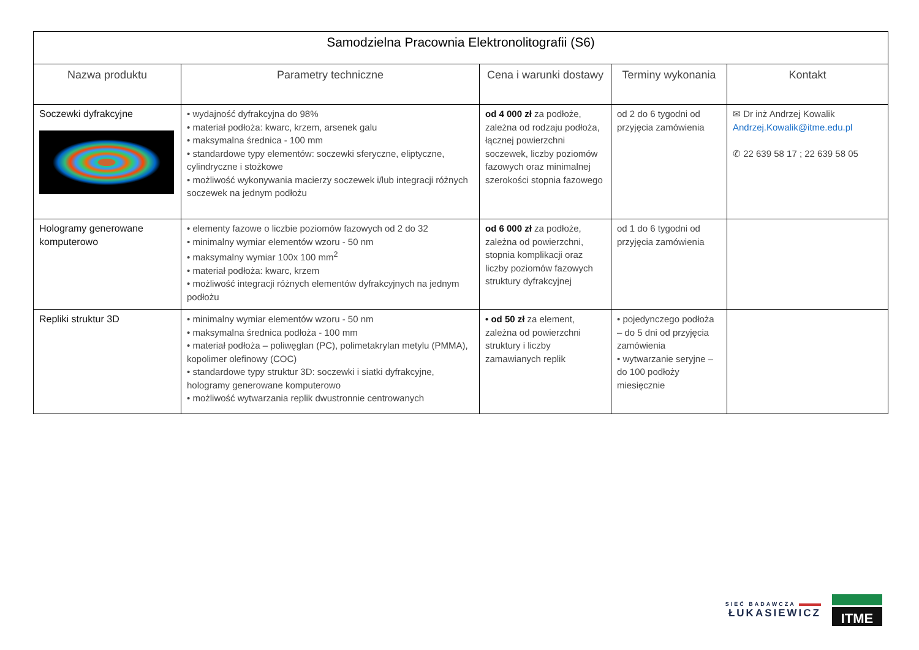| Samodzielna Pracownia Elektronolitografii (S6) | | | | |
| --- | --- | --- | --- | --- |
| Nazwa produktu | Parametry techniczne | Cena i warunki dostawy | Terminy wykonania | Kontakt |
| Soczewki dyfrakcyjne | • wydajność dyfrakcyjna do 98% • materiał podłoża: kwarc, krzem, arsenek galu • maksymalna średnica - 100 mm • standardowe typy elementów: soczewki sferyczne, eliptyczne, cylindryczne i stożkowe • możliwość wykonywania macierzy soczewek i/lub integracji różnych soczewek na jednym podłożu | od 4 000 zł za podłoże, zależna od rodzaju podłoża, łącznej powierzchni soczewek, liczby poziomów fazowych oraz minimalnej szerokości stopnia fazowego | od 2 do 6 tygodni od przyjęcia zamówienia | ✉ Dr inż Andrzej Kowalik Andrzej.Kowalik@itme.edu.pl ✆ 22 639 58 17 ; 22 639 58 05 |
| Hologramy generowane komputerowo | • elementy fazowe o liczbie poziomów fazowych od 2 do 32 • minimalny wymiar elementów wzoru - 50 nm • maksymalny wymiar 100x 100 mm<sup>2</sup> • materiał podłoża: kwarc, krzem • możliwość integracji różnych elementów dyfrakcyjnych na jednym podłożu | od 6 000 zł za podłoże, zależna od powierzchni, stopnia komplikacji oraz liczby poziomów fazowych struktury dyfrakcyjnej | od 1 do 6 tygodni od przyjęcia zamówienia | |
| Repliki struktur 3D | • minimalny wymiar elementów wzoru - 50 nm • maksymalna średnica podłoża - 100 mm • materiał podłoża – poliwęglan (PC), polimetakrylan metylu (PMMA), kopolimer olefinowy (COC) • standardowe typy struktur 3D: soczewki i siatki dyfrakcyjne, hologramy generowane komputerowo • możliwość wytwarzania replik dwustronnie centrowanych | • od 50 zł za element, zależna od powierzchni struktury i liczby zamawianych replik | • pojedynczego podłoża – do 5 dni od przyjęcia zamówienia • wytwarzanie seryjne – do 100 podłoży miesięcznie | |
SIEĆ BADAWCZA
ŁUKASIEWICZ
ITME